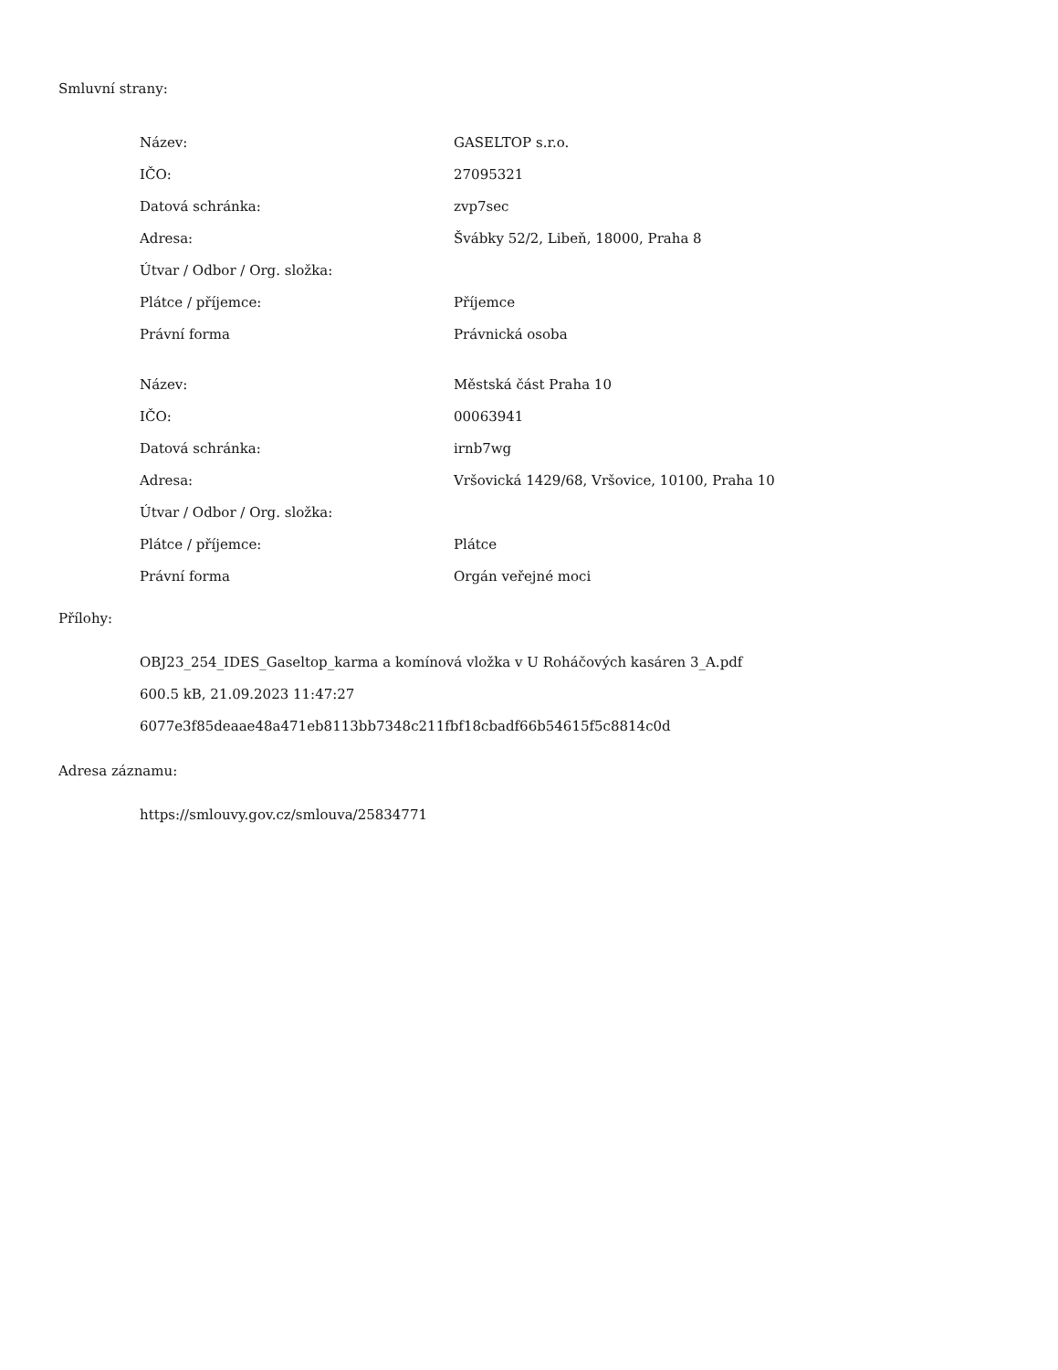Smluvní strany:
| Název: | GASELTOP s.r.o. |
| IČO: | 27095321 |
| Datová schránka: | zvp7sec |
| Adresa: | Švábky 52/2, Libeň, 18000, Praha 8 |
| Útvar / Odbor / Org. složka: | |
| Plátce / příjemce: | Příjemce |
| Právní forma | Právnická osoba |
| Název: | Městská část Praha 10 |
| IČO: | 00063941 |
| Datová schránka: | irnb7wg |
| Adresa: | Vršovická 1429/68, Vršovice, 10100, Praha 10 |
| Útvar / Odbor / Org. složka: | |
| Plátce / příjemce: | Plátce |
| Právní forma | Orgán veřejné moci |
Přílohy:
OBJ23_254_IDES_Gaseltop_karma a komínová vložka v U Roháčových kasáren 3_A.pdf
600.5 kB, 21.09.2023 11:47:27
6077e3f85deaae48a471eb8113bb7348c211fbf18cbadf66b54615f5c8814c0d
Adresa záznamu:
https://smlouvy.gov.cz/smlouva/25834771